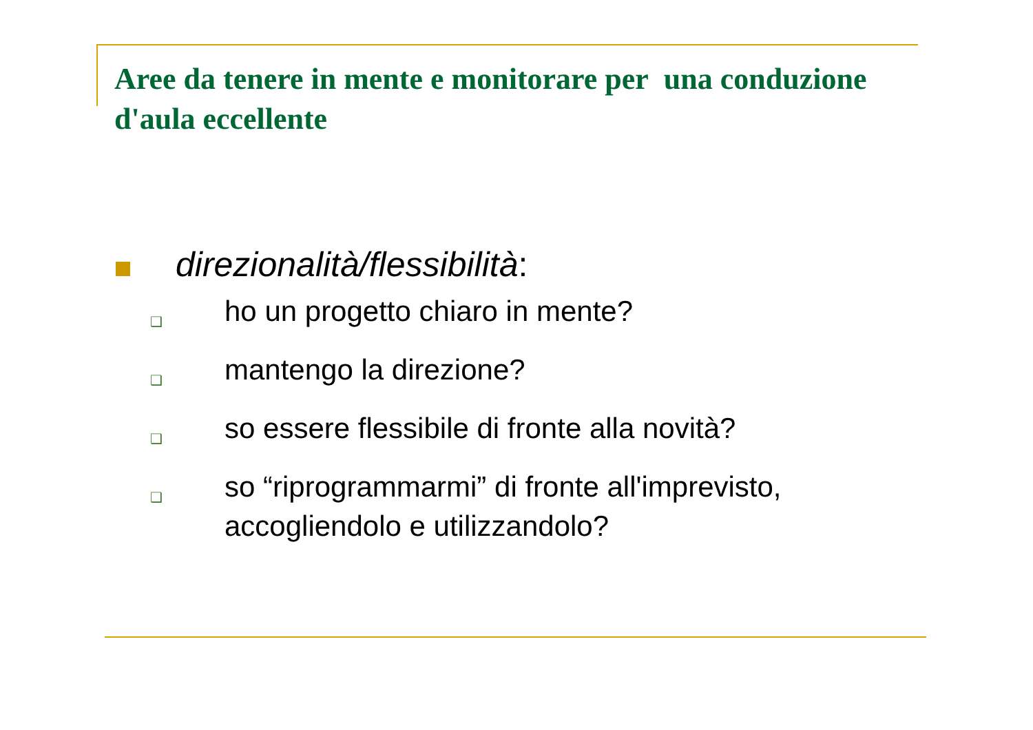Aree da tenere in mente e monitorare per una conduzione d'aula eccellente
direzionalità/flessibilità:
❑
ho un progetto chiaro in mente?
❑
mantengo la direzione?
❑
so essere flessibile di fronte alla novità?
❑
so “riprogrammarmi” di fronte all'imprevisto, accogliendolo e utilizzandolo?